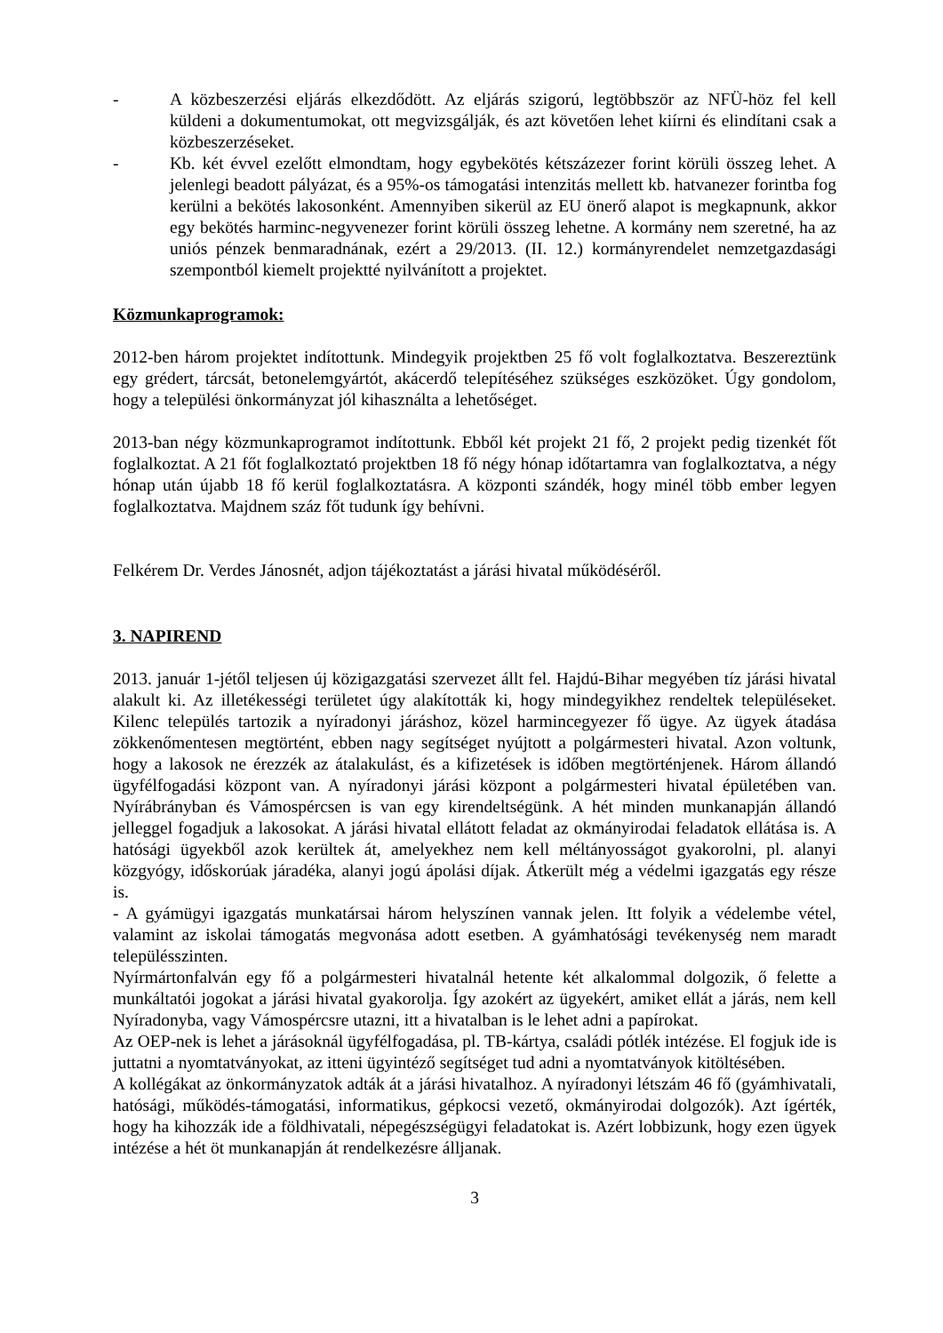- A közbeszerzési eljárás elkezdődött. Az eljárás szigorú, legtöbbször az NFÜ-höz fel kell küldeni a dokumentumokat, ott megvizsgálják, és azt követően lehet kiírni és elindítani csak a közbeszerzéseket.
- Kb. két évvel ezelőtt elmondtam, hogy egybekötés kétszázezer forint körüli összeg lehet. A jelenlegi beadott pályázat, és a 95%-os támogatási intenzitás mellett kb. hatvanezer forintba fog kerülni a bekötés lakosonként. Amennyiben sikerül az EU önerő alapot is megkapnunk, akkor egy bekötés harminc-negyvenezer forint körüli összeg lehetne. A kormány nem szeretné, ha az uniós pénzek benmaradnának, ezért a 29/2013. (II. 12.) kormányrendelet nemzetgazdasági szempontból kiemelt projektté nyilvánított a projektet.
Közmunkaprogramok:
2012-ben három projektet indítottunk. Mindegyik projektben 25 fő volt foglalkoztatva. Beszereztünk egy grédert, tárcsát, betonelemgyártót, akácerdő telepítéséhez szükséges eszközöket. Úgy gondolom, hogy a települési önkormányzat jól kihasználta a lehetőséget.
2013-ban négy közmunkaprogramot indítottunk. Ebből két projekt 21 fő, 2 projekt pedig tizenkét főt foglalkoztat. A 21 főt foglalkoztató projektben 18 fő négy hónap időtartamra van foglalkoztatva, a négy hónap után újabb 18 fő kerül foglalkoztatásra. A központi szándék, hogy minél több ember legyen foglalkoztatva. Majdnem száz főt tudunk így behívni.
Felkérem Dr. Verdes Jánosnét, adjon tájékoztatást a járási hivatal működéséről.
3. NAPIREND
2013. január 1-jétől teljesen új közigazgatási szervezet állt fel. Hajdú-Bihar megyében tíz járási hivatal alakult ki. Az illetékességi területet úgy alakították ki, hogy mindegyikhez rendeltek településeket. Kilenc település tartozik a nyíradonyi járáshoz, közel harmincegyezer fő ügye. Az ügyek átadása zökkenőmentesen megtörtént, ebben nagy segítséget nyújtott a polgármesteri hivatal. Azon voltunk, hogy a lakosok ne érezzék az átalakulást, és a kifizetések is időben megtörténjenek. Három állandó ügyfélfogadási központ van. A nyíradonyi járási központ a polgármesteri hivatal épületében van. Nyírábrányban és Vámospércsen is van egy kirendeltségünk. A hét minden munkanapján állandó jelleggel fogadjuk a lakosokat. A járási hivatal ellátott feladat az okmányirodai feladatok ellátása is. A hatósági ügyekből azok kerültek át, amelyekhez nem kell méltányosságot gyakorolni, pl. alanyi közgyógy, időskorúak járadéka, alanyi jogú ápolási díjak. Átkerült még a védelmi igazgatás egy része is.
- A gyámügyi igazgatás munkatársai három helyszínen vannak jelen. Itt folyik a védelembe vétel, valamint az iskolai támogatás megvonása adott esetben. A gyámhatósági tevékenység nem maradt településszinten.
Nyírmártonfalván egy fő a polgármesteri hivatalnál hetente két alkalommal dolgozik, ő felette a munkáltatói jogokat a járási hivatal gyakorolja. Így azokért az ügyekért, amiket ellát a járás, nem kell Nyíradonyba, vagy Vámospércsre utazni, itt a hivatalban is le lehet adni a papírokat.
Az OEP-nek is lehet a járásoknál ügyfélfogadása, pl. TB-kártya, családi pótlék intézése. El fogjuk ide is juttatni a nyomtatványokat, az itteni ügyintéző segítséget tud adni a nyomtatványok kitöltésében.
A kollégákat az önkormányzatok adták át a járási hivatalhoz. A nyíradonyi létszám 46 fő (gyámhivatali, hatósági, működés-támogatási, informatikus, gépkocsi vezető, okmányirodai dolgozók). Azt ígérték, hogy ha kihozzák ide a földhivatali, népegészségügyi feladatokat is. Azért lobbizunk, hogy ezen ügyek intézése a hét öt munkanapján át rendelkezésre álljanak.
3